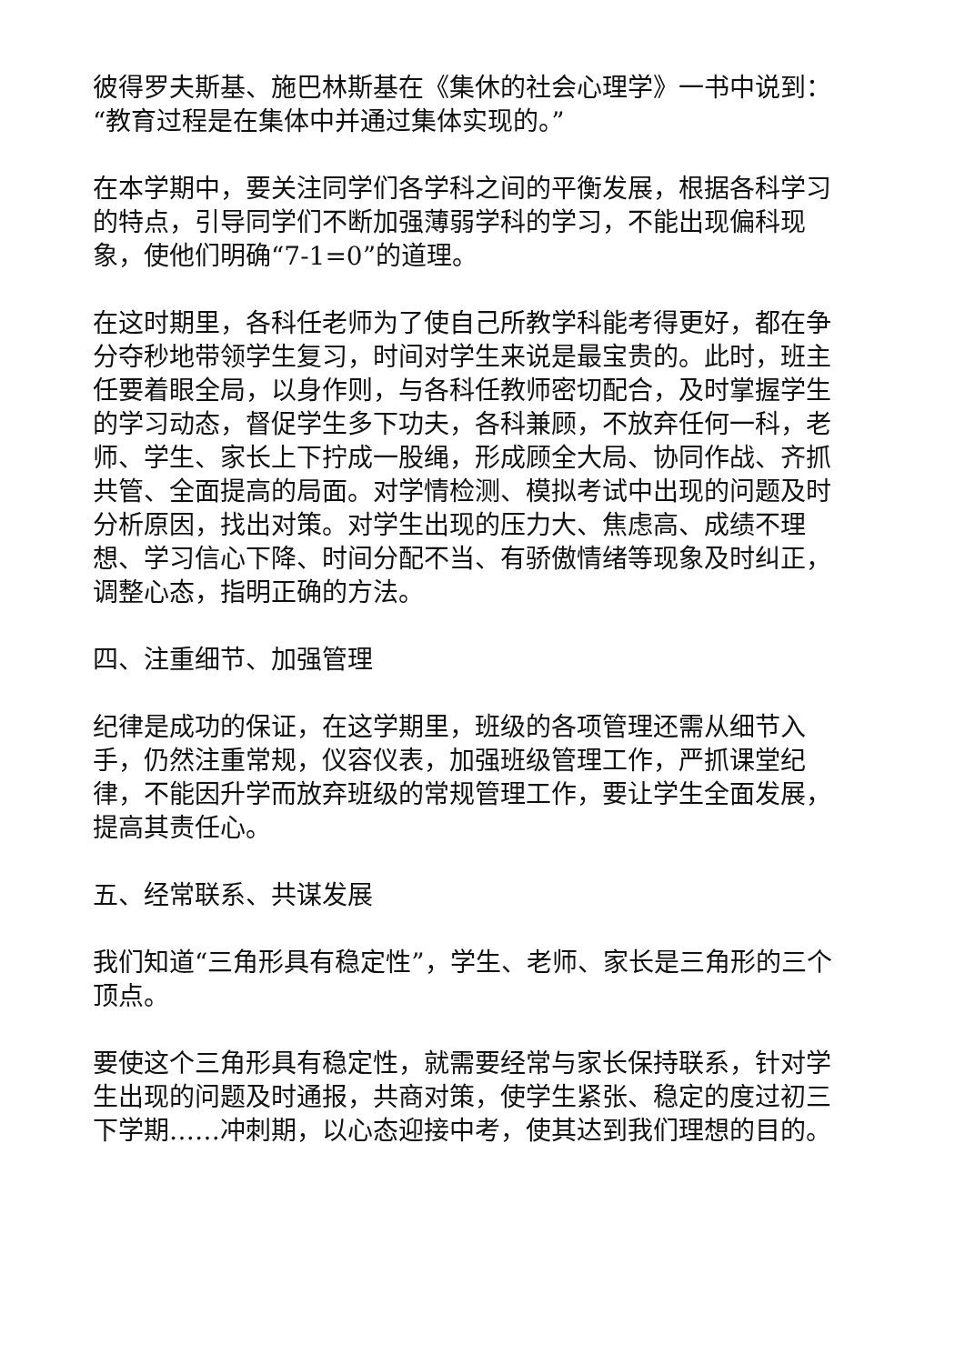彼得罗夫斯基、施巴林斯基在《集休的社会心理学》一书中说到：“教育过程是在集体中并通过集体实现的。”
在本学期中，要关注同学们各学科之间的平衡发展，根据各科学习的特点，引导同学们不断加强薄弱学科的学习，不能出现偏科现象，使他们明确“7-1=0”的道理。
在这时期里，各科任老师为了使自己所教学科能考得更好，都在争分夺秒地带领学生复习，时间对学生来说是最宝贵的。此时，班主任要着眼全局，以身作则，与各科任教师密切配合，及时掌握学生的学习动态，督促学生多下功夫，各科兼顾，不放弃任何一科，老师、学生、家长上下拧成一股绳，形成顾全大局、协同作战、齐抓共管、全面提高的局面。对学情检测、模拟考试中出现的问题及时分析原因，找出对策。对学生出现的压力大、焦虑高、成绩不理想、学习信心下降、时间分配不当、有骄傲情绪等现象及时纠正，调整心态，指明正确的方法。
四、注重细节、加强管理
纪律是成功的保证，在这学期里，班级的各项管理还需从细节入手，仍然注重常规，仪容仪表，加强班级管理工作，严抓课堂纪律，不能因升学而放弃班级的常规管理工作，要让学生全面发展，提高其责任心。
五、经常联系、共谋发展
我们知道“三角形具有稳定性”，学生、老师、家长是三角形的三个顶点。
要使这个三角形具有稳定性，就需要经常与家长保持联系，针对学生出现的问题及时通报，共商对策，使学生紧张、稳定的度过初三下学期……冲刺期，以心态迎接中考，使其达到我们理想的目的。